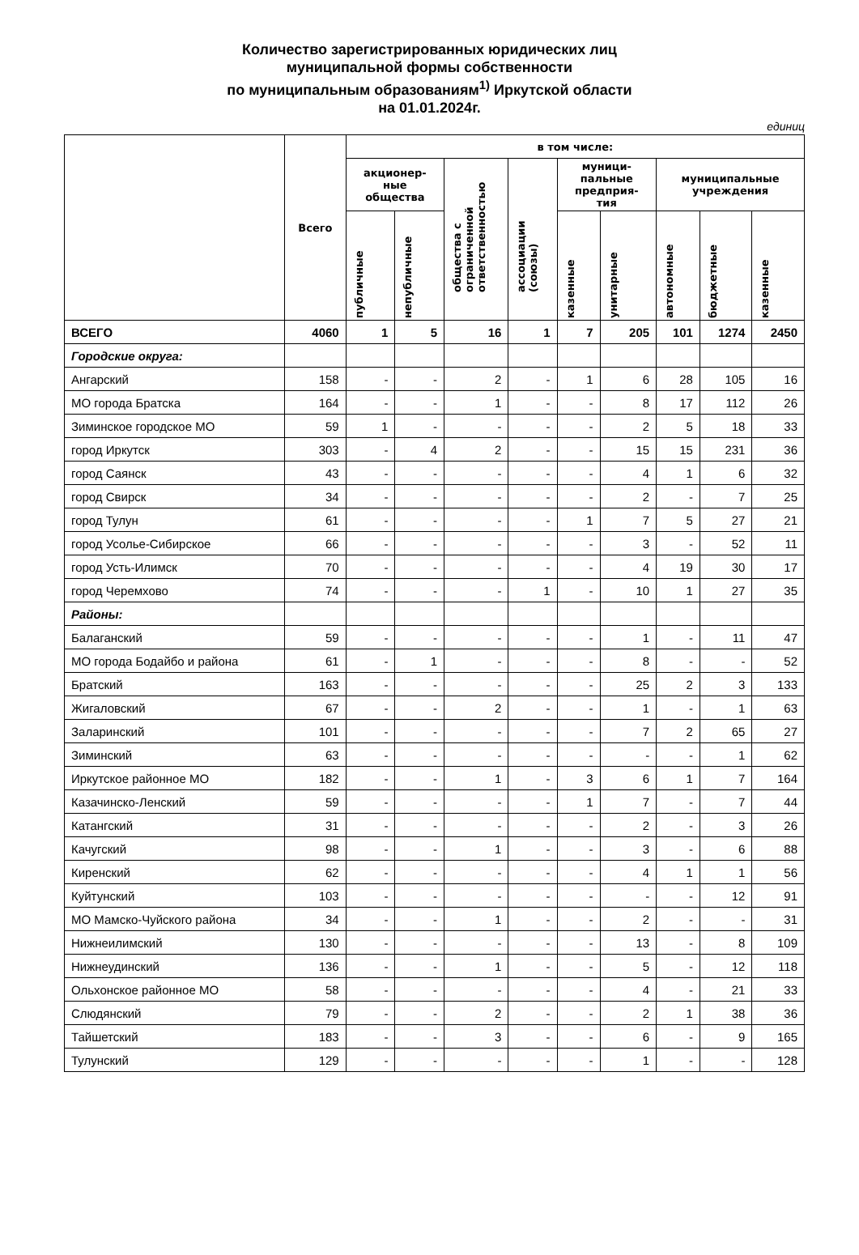Количество зарегистрированных юридических лиц
муниципальной формы собственности
по муниципальным образованиям<sup>1)</sup> Иркутской области
на 01.01.2024г.
единиц
| | Всего | в том числе: | | | | | | | | |
| --- | --- | --- | --- | --- | --- | --- | --- | --- | --- | --- |
| | | акционер- ные общества | | общества с ограниченной ответственностью | ассоциации (союзы) | муници- пальные предприя- тия | | муниципальные учреждения | | |
| | | публичные | непубличные | | | казенные | унитарные | автономные | бюджетные | казенные |
| ВСЕГО | 4060 | 1 | 5 | 16 | 1 | 7 | 205 | 101 | 1274 | 2450 |
| Городские округа: | | | | | | | | | | |
| Ангарский | 158 | - | - | 2 | - | 1 | 6 | 28 | 105 | 16 |
| МО города Братска | 164 | - | - | 1 | - | - | 8 | 17 | 112 | 26 |
| Зиминское городское МО | 59 | 1 | - | - | - | - | 2 | 5 | 18 | 33 |
| город Иркутск | 303 | - | 4 | 2 | - | - | 15 | 15 | 231 | 36 |
| город Саянск | 43 | - | - | - | - | - | 4 | 1 | 6 | 32 |
| город Свирск | 34 | - | - | - | - | - | 2 | - | 7 | 25 |
| город Тулун | 61 | - | - | - | - | 1 | 7 | 5 | 27 | 21 |
| город Усолье-Сибирское | 66 | - | - | - | - | - | 3 | - | 52 | 11 |
| город Усть-Илимск | 70 | - | - | - | - | - | 4 | 19 | 30 | 17 |
| город Черемхово | 74 | - | - | - | 1 | - | 10 | 1 | 27 | 35 |
| Районы: | | | | | | | | | | |
| Балаганский | 59 | - | - | - | - | - | 1 | - | 11 | 47 |
| МО города Бодайбо и района | 61 | - | 1 | - | - | - | 8 | - | - | 52 |
| Братский | 163 | - | - | - | - | - | 25 | 2 | 3 | 133 |
| Жигаловский | 67 | - | - | 2 | - | - | 1 | - | 1 | 63 |
| Заларинский | 101 | - | - | - | - | - | 7 | 2 | 65 | 27 |
| Зиминский | 63 | - | - | - | - | - | - | - | 1 | 62 |
| Иркутское районное МО | 182 | - | - | 1 | - | 3 | 6 | 1 | 7 | 164 |
| Казачинско-Ленский | 59 | - | - | - | - | 1 | 7 | - | 7 | 44 |
| Катангский | 31 | - | - | - | - | - | 2 | - | 3 | 26 |
| Качугский | 98 | - | - | 1 | - | - | 3 | - | 6 | 88 |
| Киренский | 62 | - | - | - | - | - | 4 | 1 | 1 | 56 |
| Куйтунский | 103 | - | - | - | - | - | - | - | 12 | 91 |
| МО Мамско-Чуйского района | 34 | - | - | 1 | - | - | 2 | - | - | 31 |
| Нижнеилимский | 130 | - | - | - | - | - | 13 | - | 8 | 109 |
| Нижнеудинский | 136 | - | - | 1 | - | - | 5 | - | 12 | 118 |
| Ольхонское районное МО | 58 | - | - | - | - | - | 4 | - | 21 | 33 |
| Слюдянский | 79 | - | - | 2 | - | - | 2 | 1 | 38 | 36 |
| Тайшетский | 183 | - | - | 3 | - | - | 6 | - | 9 | 165 |
| Тулунский | 129 | - | - | - | - | - | 1 | - | - | 128 |